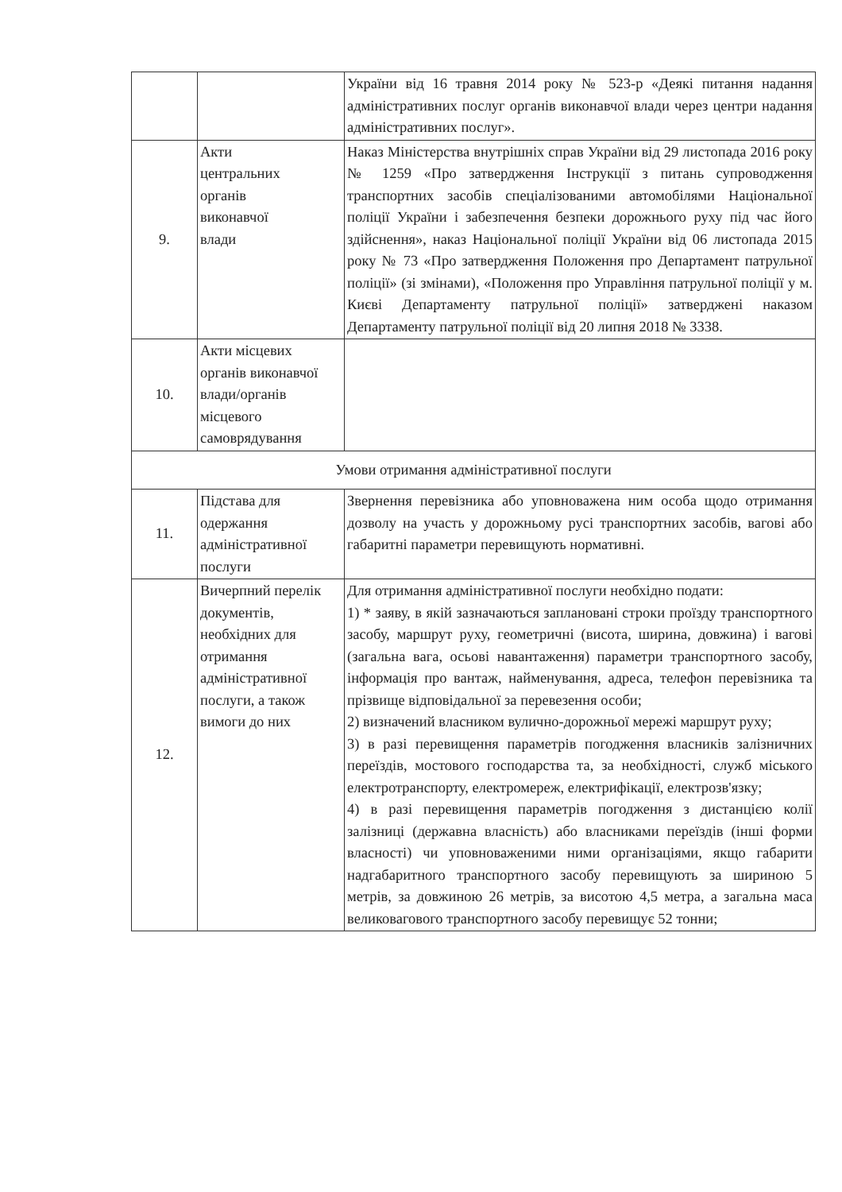| | | України від 16 травня 2014 року № 523-р «Деякі питання надання адміністративних послуг органів виконавчої влади через центри надання адміністративних послуг». |
| 9. | Акти центральних органів виконавчої влади | Наказ Міністерства внутрішніх справ України від 29 листопада 2016 року № 1259 «Про затвердження Інструкції з питань супроводження транспортних засобів спеціалізованими автомобілями Національної поліції України і забезпечення безпеки дорожнього руху під час його здійснення», наказ Національної поліції України від 06 листопада 2015 року № 73 «Про затвердження Положення про Департамент патрульної поліції» (зі змінами), «Положення про Управління патрульної поліції у м. Києві Департаменту патрульної поліції» затверджені наказом Департаменту патрульної поліції від 20 липня 2018 № 3338. |
| 10. | Акти місцевих органів виконавчої влади/органів місцевого самоврядування | |
| Умови отримання адміністративної послуги | | |
| 11. | Підстава для одержання адміністративної послуги | Звернення перевізника або уповноважена ним особа щодо отримання дозволу на участь у дорожньому русі транспортних засобів, вагові або габаритні параметри перевищують нормативні. |
| 12. | Вичерпний перелік документів, необхідних для отримання адміністративної послуги, а також вимоги до них | Для отримання адміністративної послуги необхідно подати: 1) * заяву, в якій зазначаються заплановані строки проїзду транспортного засобу, маршрут руху, геометричні (висота, ширина, довжина) і вагові (загальна вага, осьові навантаження) параметри транспортного засобу, інформація про вантаж, найменування, адреса, телефон перевізника та прізвище відповідальної за перевезення особи; 2) визначений власником вулично-дорожньої мережі маршрут руху; 3) в разі перевищення параметрів погодження власників залізничних переїздів, мостового господарства та, за необхідності, служб міського електротранспорту, електромереж, електрифікації, електрозв'язку; 4) в разі перевищення параметрів погодження з дистанцією колії залізниці (державна власність) або власниками переїздів (інші форми власності) чи уповноваженими ними організаціями, якщо габарити надгабаритного транспортного засобу перевищують за шириною 5 метрів, за довжиною 26 метрів, за висотою 4,5 метра, а загальна маса великовагового транспортного засобу перевищує 52 тонни; |